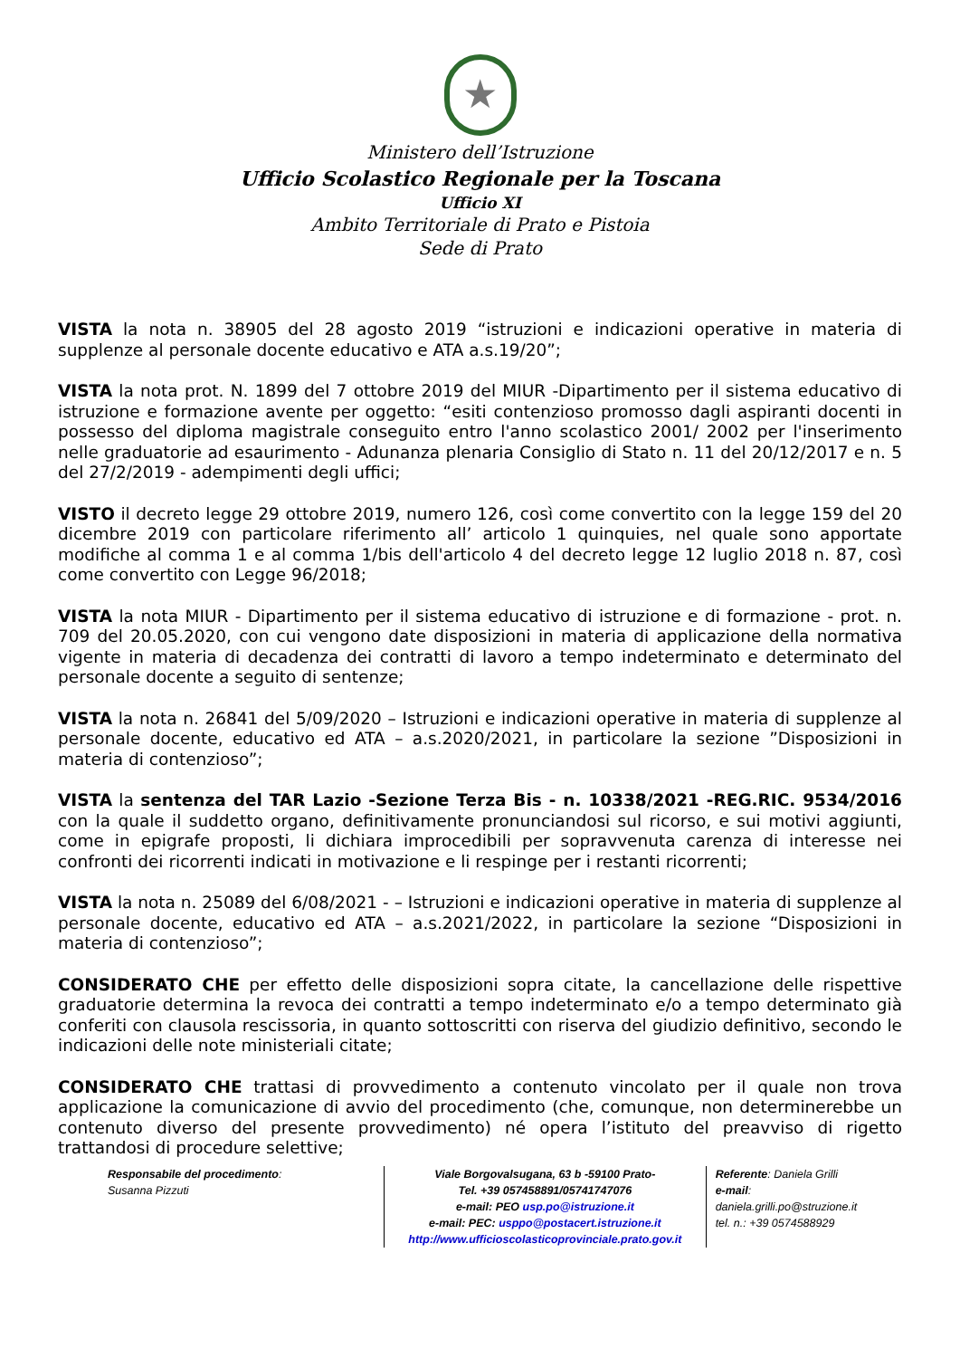★
Ministero dell’Istruzione
Ufficio Scolastico Regionale per la Toscana
Ufficio XI
Ambito Territoriale di Prato e Pistoia
Sede di Prato
VISTA la nota n. 38905 del 28 agosto 2019 “istruzioni e indicazioni operative in materia di supplenze al personale docente educativo e ATA a.s.19/20”;
VISTA la nota prot. N. 1899 del 7 ottobre 2019 del MIUR -Dipartimento per il sistema educativo di istruzione e formazione avente per oggetto: “esiti contenzioso promosso dagli aspiranti docenti in possesso del diploma magistrale conseguito entro l'anno scolastico 2001/ 2002 per l'inserimento nelle graduatorie ad esaurimento - Adunanza plenaria Consiglio di Stato n. 11 del 20/12/2017 e n. 5 del 27/2/2019 - adempimenti degli uffici;
VISTO il decreto legge 29 ottobre 2019, numero 126, così come convertito con la legge 159 del 20 dicembre 2019 con particolare riferimento all’ articolo 1 quinquies, nel quale sono apportate modifiche al comma 1 e al comma 1/bis dell'articolo 4 del decreto legge 12 luglio 2018 n. 87, così come convertito con Legge 96/2018;
VISTA la nota MIUR - Dipartimento per il sistema educativo di istruzione e di formazione - prot. n. 709 del 20.05.2020, con cui vengono date disposizioni in materia di applicazione della normativa vigente in materia di decadenza dei contratti di lavoro a tempo indeterminato e determinato del personale docente a seguito di sentenze;
VISTA la nota n. 26841 del 5/09/2020 – Istruzioni e indicazioni operative in materia di supplenze al personale docente, educativo ed ATA – a.s.2020/2021, in particolare la sezione ”Disposizioni in materia di contenzioso”;
VISTA la sentenza del TAR Lazio -Sezione Terza Bis - n. 10338/2021 -REG.RIC. 9534/2016 con la quale il suddetto organo, definitivamente pronunciandosi sul ricorso, e sui motivi aggiunti, come in epigrafe proposti, li dichiara improcedibili per sopravvenuta carenza di interesse nei confronti dei ricorrenti indicati in motivazione e li respinge per i restanti ricorrenti;
VISTA la nota n. 25089 del 6/08/2021 - – Istruzioni e indicazioni operative in materia di supplenze al personale docente, educativo ed ATA – a.s.2021/2022, in particolare la sezione “Disposizioni in materia di contenzioso”;
CONSIDERATO CHE per effetto delle disposizioni sopra citate, la cancellazione delle rispettive graduatorie determina la revoca dei contratti a tempo indeterminato e/o a tempo determinato già conferiti con clausola rescissoria, in quanto sottoscritti con riserva del giudizio definitivo, secondo le indicazioni delle note ministeriali citate;
CONSIDERATO CHE trattasi di provvedimento a contenuto vincolato per il quale non trova applicazione la comunicazione di avvio del procedimento (che, comunque, non determinerebbe un contenuto diverso del presente provvedimento) né opera l’istituto del preavviso di rigetto trattandosi di procedure selettive;
Responsabile del procedimento:
Susanna Pizzuti
Viale Borgovalsugana, 63 b -59100 Prato-
Tel. +39 057458891/05741747076
e-mail: PEO usp.po@istruzione.it
e-mail: PEC: usppo@postacert.istruzione.it
http://www.ufficioscolasticoprovinciale.prato.gov.it
Referente: Daniela Grilli
e-mail: daniela.grilli.po@struzione.it
tel. n.: +39 0574588929